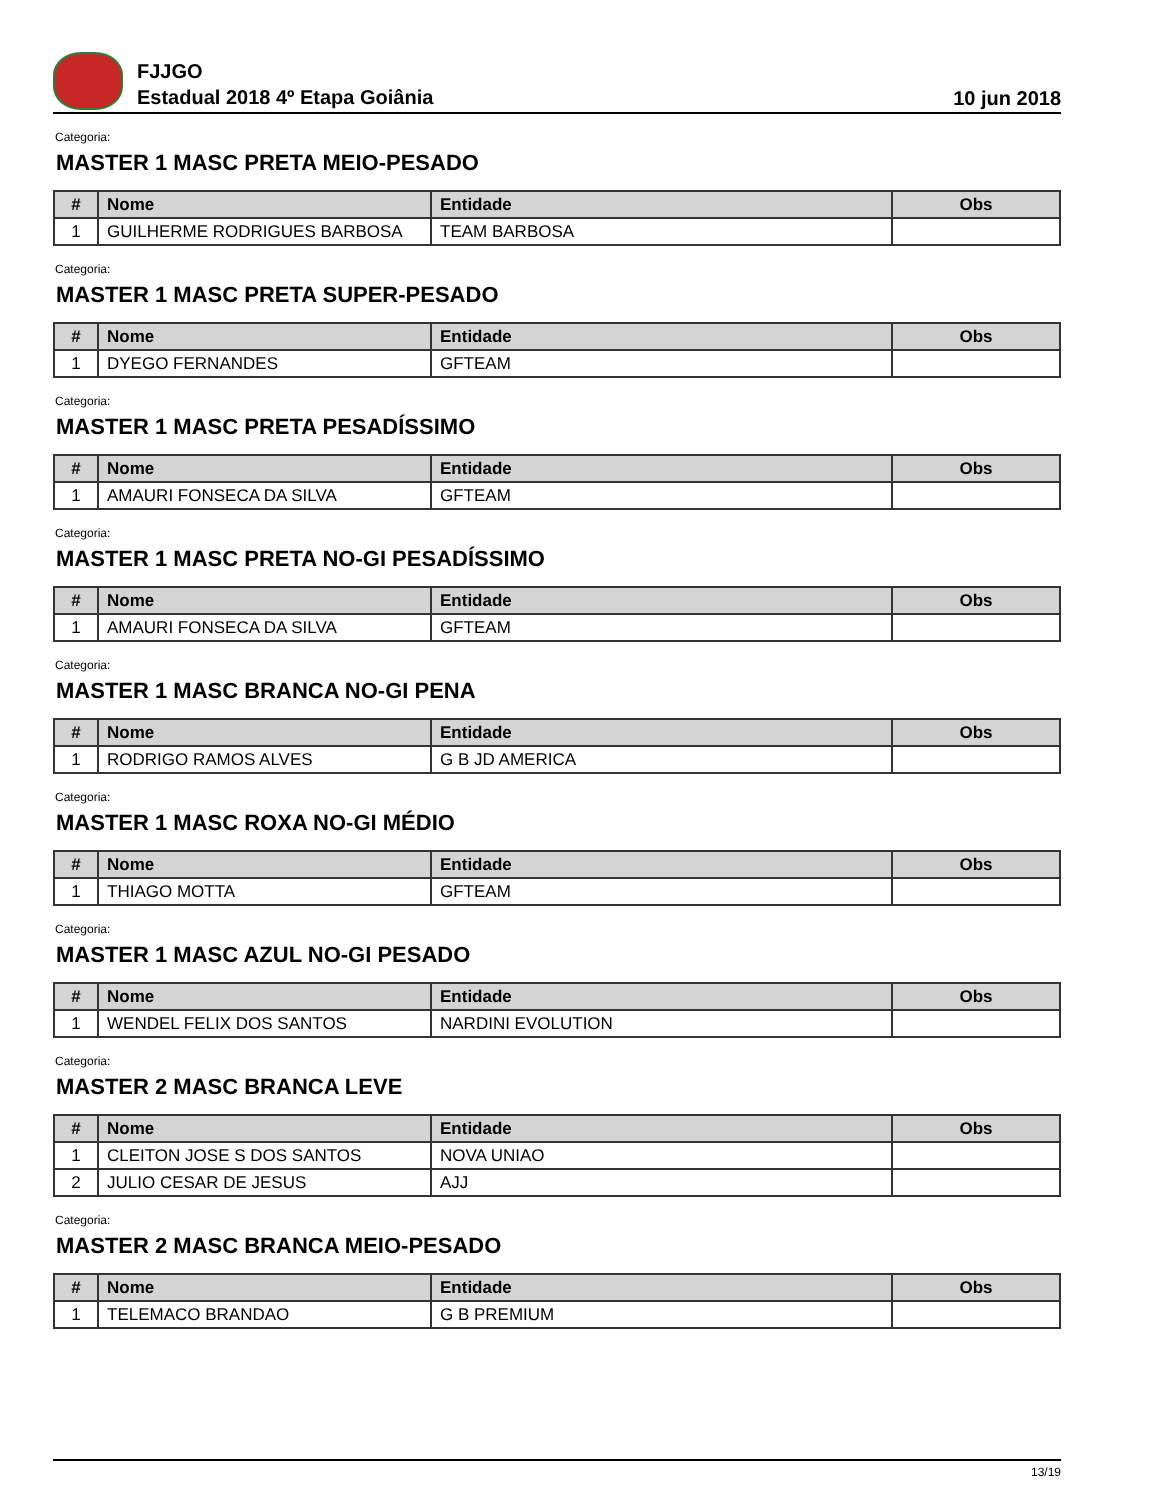FJJGO
Estadual 2018 4º Etapa Goiânia
10 jun 2018
Categoria:
MASTER 1 MASC PRETA MEIO-PESADO
| # | Nome | Entidade | Obs |
| --- | --- | --- | --- |
| 1 | GUILHERME RODRIGUES BARBOSA | TEAM BARBOSA | |
Categoria:
MASTER 1 MASC PRETA SUPER-PESADO
| # | Nome | Entidade | Obs |
| --- | --- | --- | --- |
| 1 | DYEGO FERNANDES | GFTEAM | |
Categoria:
MASTER 1 MASC PRETA PESADÍSSIMO
| # | Nome | Entidade | Obs |
| --- | --- | --- | --- |
| 1 | AMAURI FONSECA DA SILVA | GFTEAM | |
Categoria:
MASTER 1 MASC PRETA NO-GI PESADÍSSIMO
| # | Nome | Entidade | Obs |
| --- | --- | --- | --- |
| 1 | AMAURI FONSECA DA SILVA | GFTEAM | |
Categoria:
MASTER 1 MASC BRANCA NO-GI PENA
| # | Nome | Entidade | Obs |
| --- | --- | --- | --- |
| 1 | RODRIGO RAMOS ALVES | G B JD AMERICA | |
Categoria:
MASTER 1 MASC ROXA NO-GI MÉDIO
| # | Nome | Entidade | Obs |
| --- | --- | --- | --- |
| 1 | THIAGO MOTTA | GFTEAM | |
Categoria:
MASTER 1 MASC AZUL NO-GI PESADO
| # | Nome | Entidade | Obs |
| --- | --- | --- | --- |
| 1 | WENDEL FELIX DOS SANTOS | NARDINI EVOLUTION | |
Categoria:
MASTER 2 MASC BRANCA LEVE
| # | Nome | Entidade | Obs |
| --- | --- | --- | --- |
| 1 | CLEITON JOSE S DOS SANTOS | NOVA UNIAO | |
| 2 | JULIO CESAR DE JESUS | AJJ | |
Categoria:
MASTER 2 MASC BRANCA MEIO-PESADO
| # | Nome | Entidade | Obs |
| --- | --- | --- | --- |
| 1 | TELEMACO BRANDAO | G B PREMIUM | |
13/19